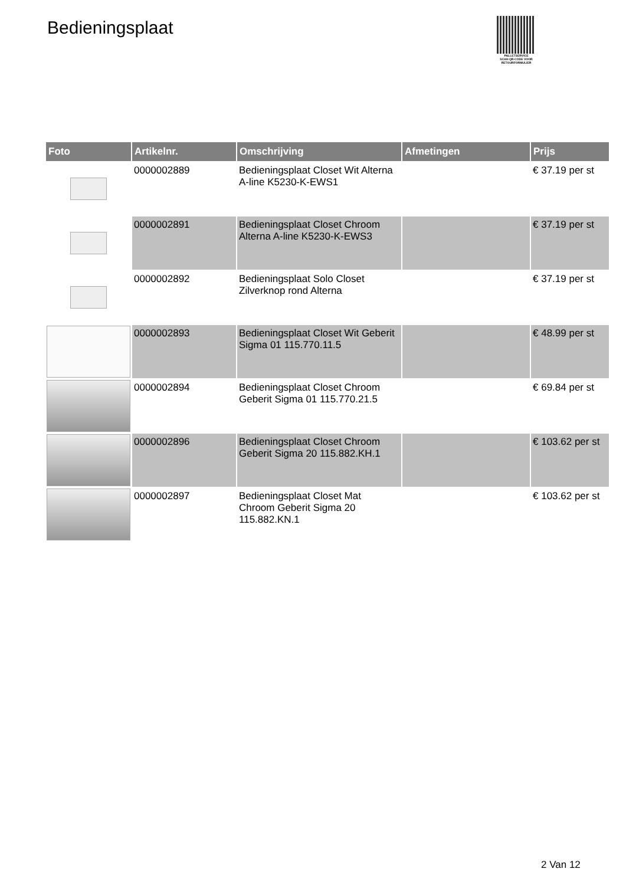Bedieningsplaat
PALLETSERVICE
SCAN QR-CODE VOOR
RETOURFORMULIER
| Foto | Artikelnr. | Omschrijving | Afmetingen | Prijs |
| --- | --- | --- | --- | --- |
| | 0000002889 | Bedieningsplaat Closet Wit Alterna A-line K5230-K-EWS1 | | € 37.19 per st |
| | 0000002891 | Bedieningsplaat Closet Chroom Alterna A-line K5230-K-EWS3 | | € 37.19 per st |
| | 0000002892 | Bedieningsplaat Solo Closet Zilverknop rond Alterna | | € 37.19 per st |
| | 0000002893 | Bedieningsplaat Closet Wit Geberit Sigma 01 115.770.11.5 | | € 48.99 per st |
| | 0000002894 | Bedieningsplaat Closet Chroom Geberit Sigma 01 115.770.21.5 | | € 69.84 per st |
| | 0000002896 | Bedieningsplaat Closet Chroom Geberit Sigma 20 115.882.KH.1 | | € 103.62 per st |
| | 0000002897 | Bedieningsplaat Closet Mat Chroom Geberit Sigma 20 115.882.KN.1 | | € 103.62 per st |
2 Van 12